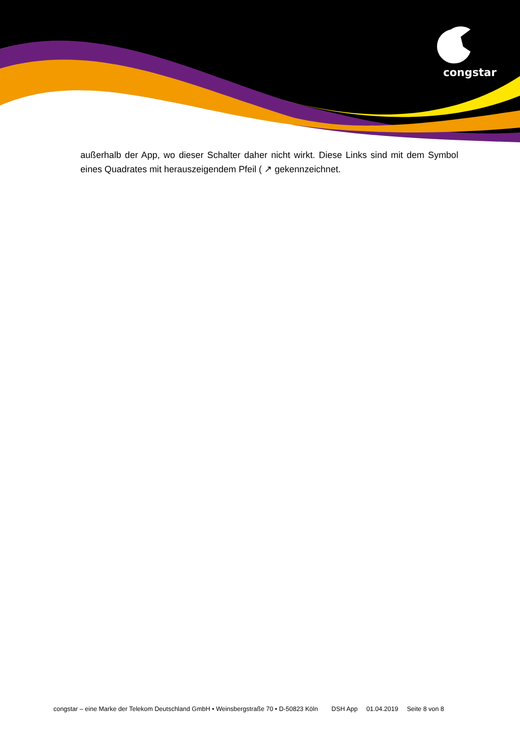congstar
außerhalb der App, wo dieser Schalter daher nicht wirkt. Diese Links sind mit dem Symbol eines Quadrates mit herauszeigendem Pfeil ( ↗ gekennzeichnet.
congstar – eine Marke der Telekom Deutschland GmbH • Weinsbergstraße 70 • D-50823 Köln DSH App 01.04.2019 Seite 8 von 8